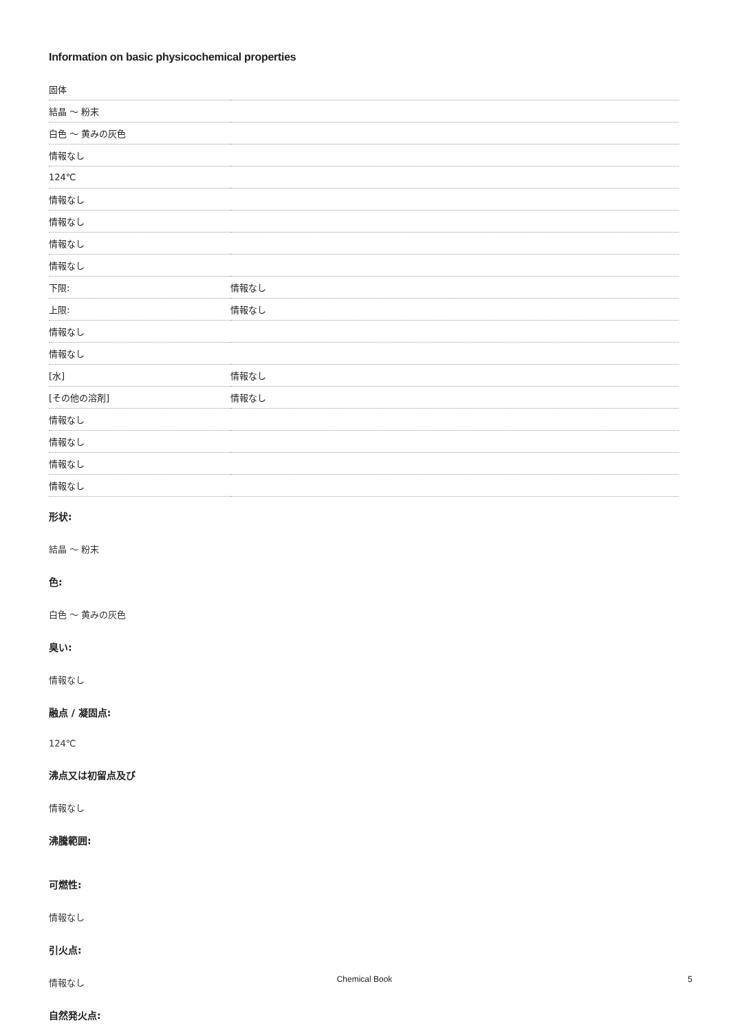Information on basic physicochemical properties
| 固体 | |
| 結晶 ～ 粉末 | |
| 白色 ～ 黄みの灰色 | |
| 情報なし | |
| 124℃ | |
| 情報なし | |
| 情報なし | |
| 情報なし | |
| 情報なし | |
| 下限: | 情報なし |
| 上限: | 情報なし |
| 情報なし | |
| 情報なし | |
| [水] | 情報なし |
| [その他の溶剤] | 情報なし |
| 情報なし | |
| 情報なし | |
| 情報なし | |
| 情報なし | |
形状:
結晶 ～ 粉末
色:
白色 ～ 黄みの灰色
臭い:
情報なし
融点 / 凝固点:
124℃
沸点又は初留点及び
情報なし
沸騰範囲:
可燃性:
情報なし
引火点:
情報なし
自然発火点:
Chemical Book 5